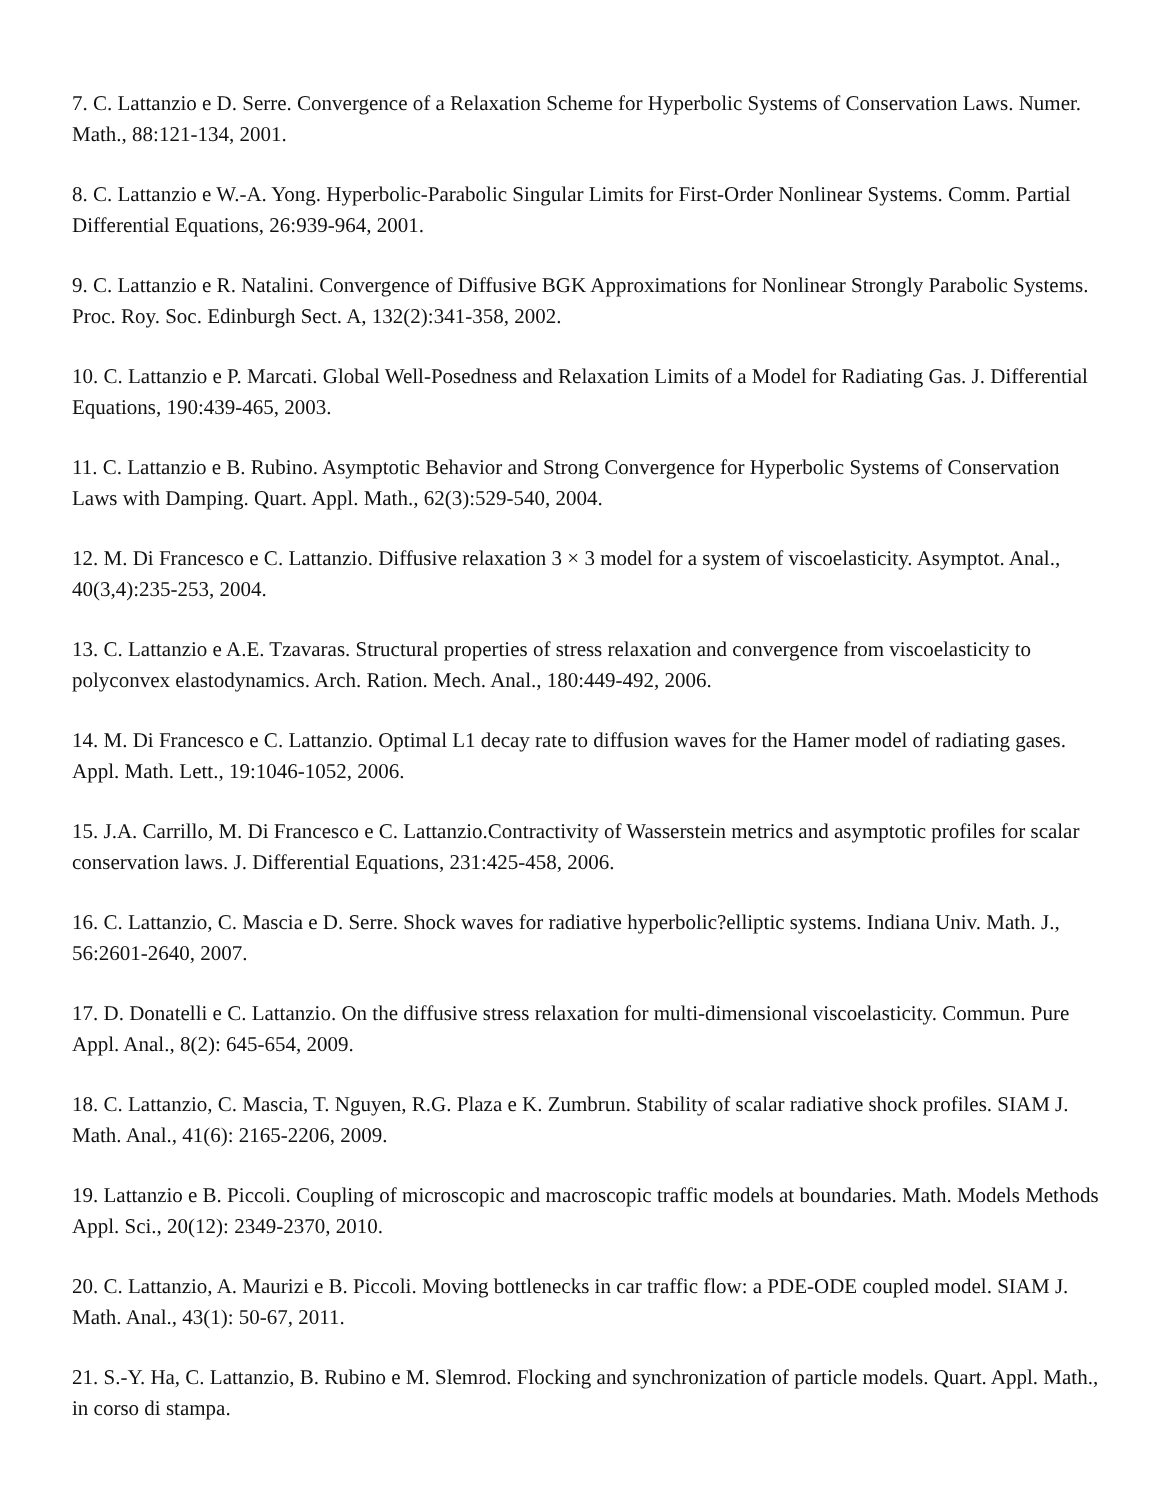7. C. Lattanzio e D. Serre. Convergence of a Relaxation Scheme for Hyperbolic Systems of Conservation Laws. Numer. Math., 88:121-134, 2001.
8. C. Lattanzio e W.-A. Yong. Hyperbolic-Parabolic Singular Limits for First-Order Nonlinear Systems. Comm. Partial Differential Equations, 26:939-964, 2001.
9. C. Lattanzio e R. Natalini. Convergence of Diffusive BGK Approximations for Nonlinear Strongly Parabolic Systems. Proc. Roy. Soc. Edinburgh Sect. A, 132(2):341-358, 2002.
10. C. Lattanzio e P. Marcati. Global Well-Posedness and Relaxation Limits of a Model for Radiating Gas. J. Differential Equations, 190:439-465, 2003.
11. C. Lattanzio e B. Rubino. Asymptotic Behavior and Strong Convergence for Hyperbolic Systems of Conservation Laws with Damping. Quart. Appl. Math., 62(3):529-540, 2004.
12. M. Di Francesco e C. Lattanzio. Diffusive relaxation 3 × 3 model for a system of viscoelasticity. Asymptot. Anal., 40(3,4):235-253, 2004.
13. C. Lattanzio e A.E. Tzavaras. Structural properties of stress relaxation and convergence from viscoelasticity to polyconvex elastodynamics. Arch. Ration. Mech. Anal., 180:449-492, 2006.
14. M. Di Francesco e C. Lattanzio. Optimal L1 decay rate to diffusion waves for the Hamer model of radiating gases. Appl. Math. Lett., 19:1046-1052, 2006.
15. J.A. Carrillo, M. Di Francesco e C. Lattanzio.Contractivity of Wasserstein metrics and asymptotic profiles for scalar conservation laws. J. Differential Equations, 231:425-458, 2006.
16. C. Lattanzio, C. Mascia e D. Serre. Shock waves for radiative hyperbolic?elliptic systems. Indiana Univ. Math. J., 56:2601-2640, 2007.
17. D. Donatelli e C. Lattanzio. On the diffusive stress relaxation for multi-dimensional viscoelasticity. Commun. Pure Appl. Anal., 8(2): 645-654, 2009.
18. C. Lattanzio, C. Mascia, T. Nguyen, R.G. Plaza e K. Zumbrun. Stability of scalar radiative shock profiles. SIAM J. Math. Anal., 41(6): 2165-2206, 2009.
19. Lattanzio e B. Piccoli. Coupling of microscopic and macroscopic traffic models at boundaries. Math. Models Methods Appl. Sci., 20(12): 2349-2370, 2010.
20. C. Lattanzio, A. Maurizi e B. Piccoli. Moving bottlenecks in car traffic flow: a PDE-ODE coupled model. SIAM J. Math. Anal., 43(1): 50-67, 2011.
21. S.-Y. Ha, C. Lattanzio, B. Rubino e M. Slemrod. Flocking and synchronization of particle models. Quart. Appl. Math., in corso di stampa.